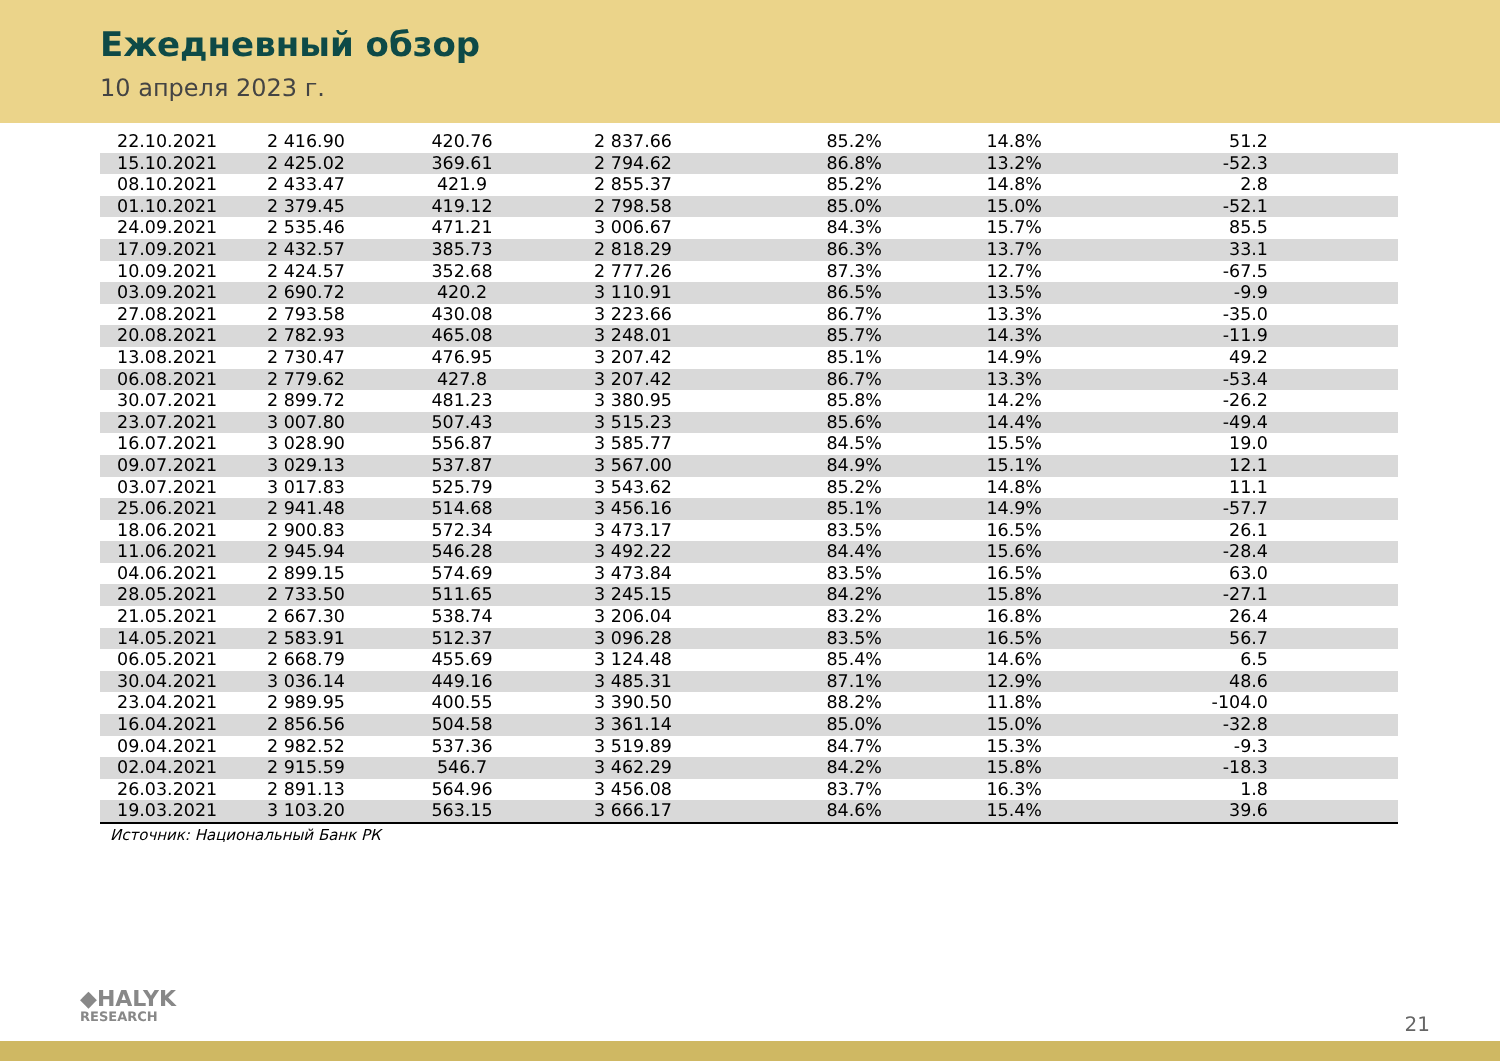Ежедневный обзор
10 апреля 2023 г.
| 22.10.2021 | 2 416.90 | 420.76 | 2 837.66 | 85.2% | 14.8% | 51.2 |
| 15.10.2021 | 2 425.02 | 369.61 | 2 794.62 | 86.8% | 13.2% | -52.3 |
| 08.10.2021 | 2 433.47 | 421.9 | 2 855.37 | 85.2% | 14.8% | 2.8 |
| 01.10.2021 | 2 379.45 | 419.12 | 2 798.58 | 85.0% | 15.0% | -52.1 |
| 24.09.2021 | 2 535.46 | 471.21 | 3 006.67 | 84.3% | 15.7% | 85.5 |
| 17.09.2021 | 2 432.57 | 385.73 | 2 818.29 | 86.3% | 13.7% | 33.1 |
| 10.09.2021 | 2 424.57 | 352.68 | 2 777.26 | 87.3% | 12.7% | -67.5 |
| 03.09.2021 | 2 690.72 | 420.2 | 3 110.91 | 86.5% | 13.5% | -9.9 |
| 27.08.2021 | 2 793.58 | 430.08 | 3 223.66 | 86.7% | 13.3% | -35.0 |
| 20.08.2021 | 2 782.93 | 465.08 | 3 248.01 | 85.7% | 14.3% | -11.9 |
| 13.08.2021 | 2 730.47 | 476.95 | 3 207.42 | 85.1% | 14.9% | 49.2 |
| 06.08.2021 | 2 779.62 | 427.8 | 3 207.42 | 86.7% | 13.3% | -53.4 |
| 30.07.2021 | 2 899.72 | 481.23 | 3 380.95 | 85.8% | 14.2% | -26.2 |
| 23.07.2021 | 3 007.80 | 507.43 | 3 515.23 | 85.6% | 14.4% | -49.4 |
| 16.07.2021 | 3 028.90 | 556.87 | 3 585.77 | 84.5% | 15.5% | 19.0 |
| 09.07.2021 | 3 029.13 | 537.87 | 3 567.00 | 84.9% | 15.1% | 12.1 |
| 03.07.2021 | 3 017.83 | 525.79 | 3 543.62 | 85.2% | 14.8% | 11.1 |
| 25.06.2021 | 2 941.48 | 514.68 | 3 456.16 | 85.1% | 14.9% | -57.7 |
| 18.06.2021 | 2 900.83 | 572.34 | 3 473.17 | 83.5% | 16.5% | 26.1 |
| 11.06.2021 | 2 945.94 | 546.28 | 3 492.22 | 84.4% | 15.6% | -28.4 |
| 04.06.2021 | 2 899.15 | 574.69 | 3 473.84 | 83.5% | 16.5% | 63.0 |
| 28.05.2021 | 2 733.50 | 511.65 | 3 245.15 | 84.2% | 15.8% | -27.1 |
| 21.05.2021 | 2 667.30 | 538.74 | 3 206.04 | 83.2% | 16.8% | 26.4 |
| 14.05.2021 | 2 583.91 | 512.37 | 3 096.28 | 83.5% | 16.5% | 56.7 |
| 06.05.2021 | 2 668.79 | 455.69 | 3 124.48 | 85.4% | 14.6% | 6.5 |
| 30.04.2021 | 3 036.14 | 449.16 | 3 485.31 | 87.1% | 12.9% | 48.6 |
| 23.04.2021 | 2 989.95 | 400.55 | 3 390.50 | 88.2% | 11.8% | -104.0 |
| 16.04.2021 | 2 856.56 | 504.58 | 3 361.14 | 85.0% | 15.0% | -32.8 |
| 09.04.2021 | 2 982.52 | 537.36 | 3 519.89 | 84.7% | 15.3% | -9.3 |
| 02.04.2021 | 2 915.59 | 546.7 | 3 462.29 | 84.2% | 15.8% | -18.3 |
| 26.03.2021 | 2 891.13 | 564.96 | 3 456.08 | 83.7% | 16.3% | 1.8 |
| 19.03.2021 | 3 103.20 | 563.15 | 3 666.17 | 84.6% | 15.4% | 39.6 |
Источник: Национальный Банк РК
◆HALYK
RESEARCH
21